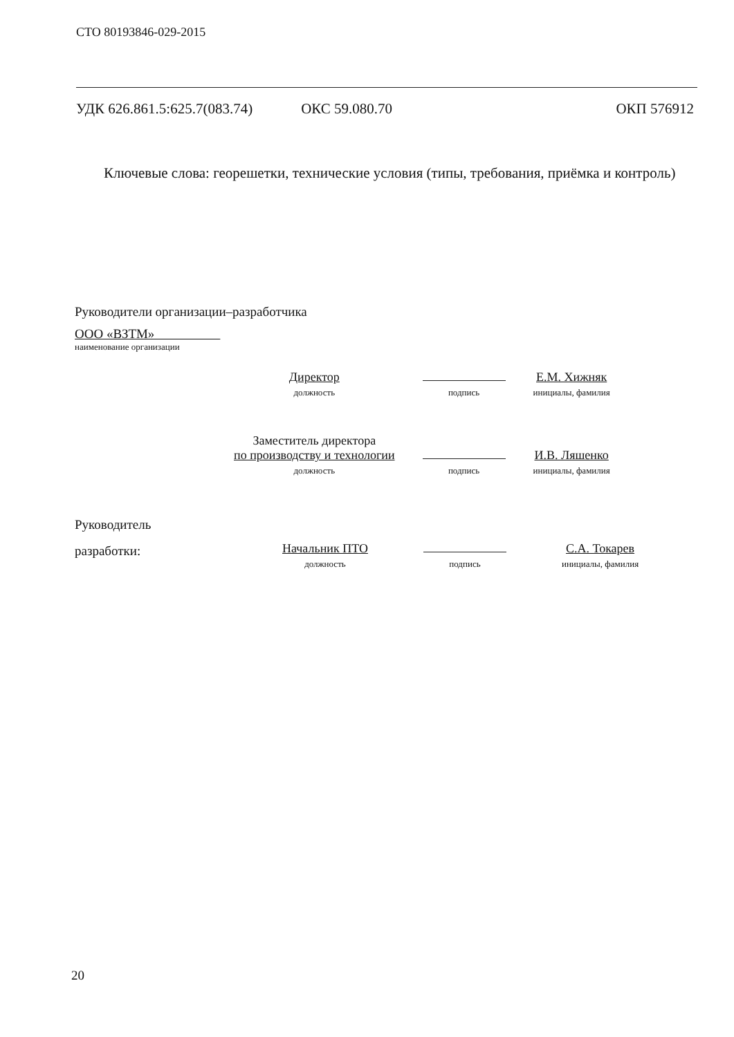СТО 80193846-029-2015
УДК 626.861.5:625.7(083.74) ОКС 59.080.70 ОКП 576912
Ключевые слова: георешетки, технические условия (типы, требования, приёмка и контроль)
Руководители организации–разработчика
ООО «ВЗТМ»
наименование организации
| Директор должность | подпись | Е.М. Хижняк инициалы, фамилия |
| Заместитель директора по производству и технологии должность | подпись | И.В. Ляшенко инициалы, фамилия |
Руководитель
разработки:
| Начальник ПТО должность | подпись | С.А. Токарев инициалы, фамилия |
20